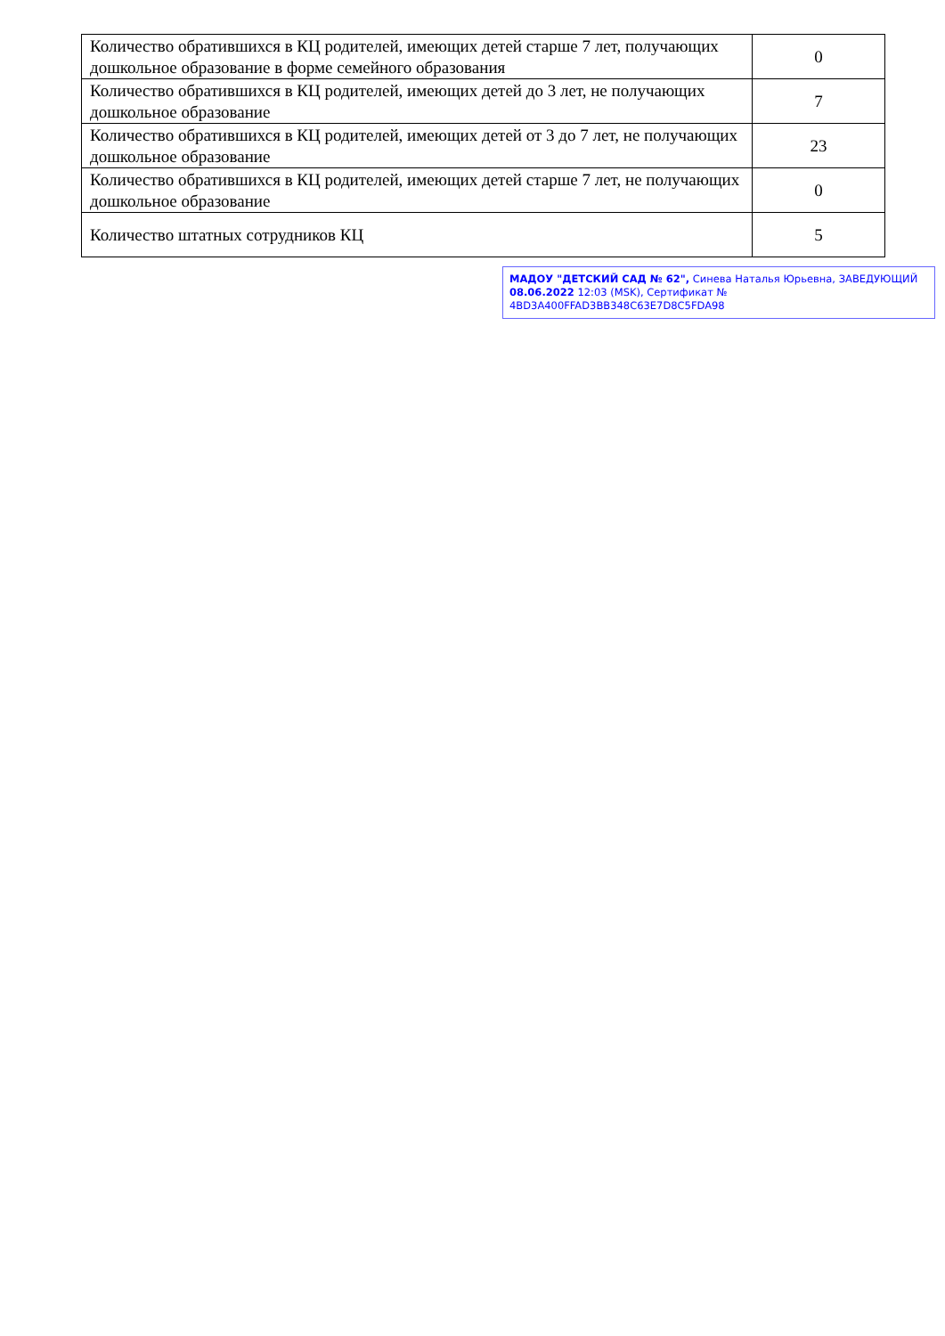| Количество обратившихся в КЦ родителей, имеющих детей старше 7 лет, получающих дошкольное образование в форме семейного образования | 0 |
| Количество обратившихся в КЦ родителей, имеющих детей до 3 лет, не получающих дошкольное образование | 7 |
| Количество обратившихся в КЦ родителей, имеющих детей от 3 до 7 лет, не получающих дошкольное образование | 23 |
| Количество обратившихся в КЦ родителей, имеющих детей старше 7 лет, не получающих дошкольное образование | 0 |
| Количество штатных сотрудников КЦ | 5 |
МАДОУ "ДЕТСКИЙ САД № 62", Синева Наталья Юрьевна, ЗАВЕДУЮЩИЙ
08.06.2022 12:03 (MSK), Сертификат № 4BD3A400FFAD3BB348C63E7D8C5FDA98